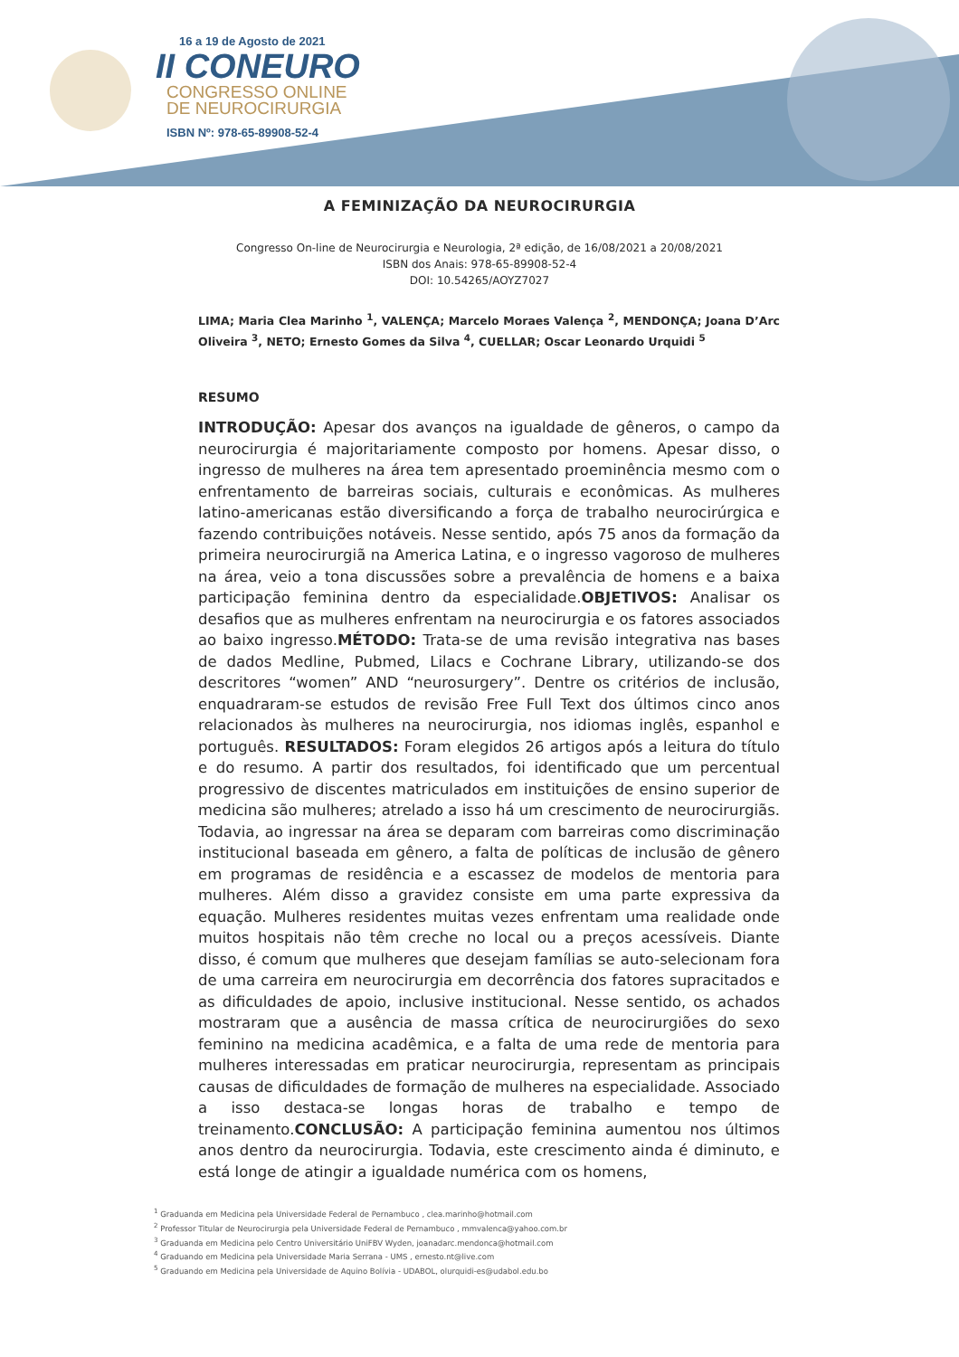16 a 19 de Agosto de 2021
II CONEURO
CONGRESSO ONLINE
DE NEUROCIRURGIA
ISBN Nº: 978-65-89908-52-4
A FEMINIZAÇÃO DA NEUROCIRURGIA
Congresso On-line de Neurocirurgia e Neurologia, 2ª edição, de 16/08/2021 a 20/08/2021
ISBN dos Anais: 978-65-89908-52-4
DOI: 10.54265/AOYZ7027
LIMA; Maria Clea Marinho <sup>1</sup>, VALENÇA; Marcelo Moraes Valença <sup>2</sup>, MENDONÇA; Joana D’Arc Oliveira <sup>3</sup>, NETO; Ernesto Gomes da Silva <sup>4</sup>, CUELLAR; Oscar Leonardo Urquidi <sup>5</sup>
RESUMO
INTRODUÇÃO: Apesar dos avanços na igualdade de gêneros, o campo da neurocirurgia é majoritariamente composto por homens. Apesar disso, o ingresso de mulheres na área tem apresentado proeminência mesmo com o enfrentamento de barreiras sociais, culturais e econômicas. As mulheres latino-americanas estão diversificando a força de trabalho neurocirúrgica e fazendo contribuições notáveis. Nesse sentido, após 75 anos da formação da primeira neurocirurgiã na America Latina, e o ingresso vagoroso de mulheres na área, veio a tona discussões sobre a prevalência de homens e a baixa participação feminina dentro da especialidade.OBJETIVOS: Analisar os desafios que as mulheres enfrentam na neurocirurgia e os fatores associados ao baixo ingresso.MÉTODO: Trata-se de uma revisão integrativa nas bases de dados Medline, Pubmed, Lilacs e Cochrane Library, utilizando-se dos descritores “women” AND “neurosurgery”. Dentre os critérios de inclusão, enquadraram-se estudos de revisão Free Full Text dos últimos cinco anos relacionados às mulheres na neurocirurgia, nos idiomas inglês, espanhol e português. RESULTADOS: Foram elegidos 26 artigos após a leitura do título e do resumo. A partir dos resultados, foi identificado que um percentual progressivo de discentes matriculados em instituições de ensino superior de medicina são mulheres; atrelado a isso há um crescimento de neurocirurgiãs. Todavia, ao ingressar na área se deparam com barreiras como discriminação institucional baseada em gênero, a falta de políticas de inclusão de gênero em programas de residência e a escassez de modelos de mentoria para mulheres. Além disso a gravidez consiste em uma parte expressiva da equação. Mulheres residentes muitas vezes enfrentam uma realidade onde muitos hospitais não têm creche no local ou a preços acessíveis. Diante disso, é comum que mulheres que desejam famílias se auto-selecionam fora de uma carreira em neurocirurgia em decorrência dos fatores supracitados e as dificuldades de apoio, inclusive institucional. Nesse sentido, os achados mostraram que a ausência de massa crítica de neurocirurgiões do sexo feminino na medicina acadêmica, e a falta de uma rede de mentoria para mulheres interessadas em praticar neurocirurgia, representam as principais causas de dificuldades de formação de mulheres na especialidade. Associado a isso destaca-se longas horas de trabalho e tempo de treinamento.CONCLUSÃO: A participação feminina aumentou nos últimos anos dentro da neurocirurgia. Todavia, este crescimento ainda é diminuto, e está longe de atingir a igualdade numérica com os homens,
<sup>1</sup> Graduanda em Medicina pela Universidade Federal de Pernambuco , clea.marinho@hotmail.com
<sup>2</sup> Professor Titular de Neurocirurgia pela Universidade Federal de Pernambuco , mmvalenca@yahoo.com.br
<sup>3</sup> Graduanda em Medicina pelo Centro Universitário UniFBV Wyden, joanadarc.mendonca@hotmail.com
<sup>4</sup> Graduando em Medicina pela Universidade Maria Serrana - UMS , ernesto.nt@live.com
<sup>5</sup> Graduando em Medicina pela Universidade de Aquino Bolívia - UDABOL, olurquidi-es@udabol.edu.bo